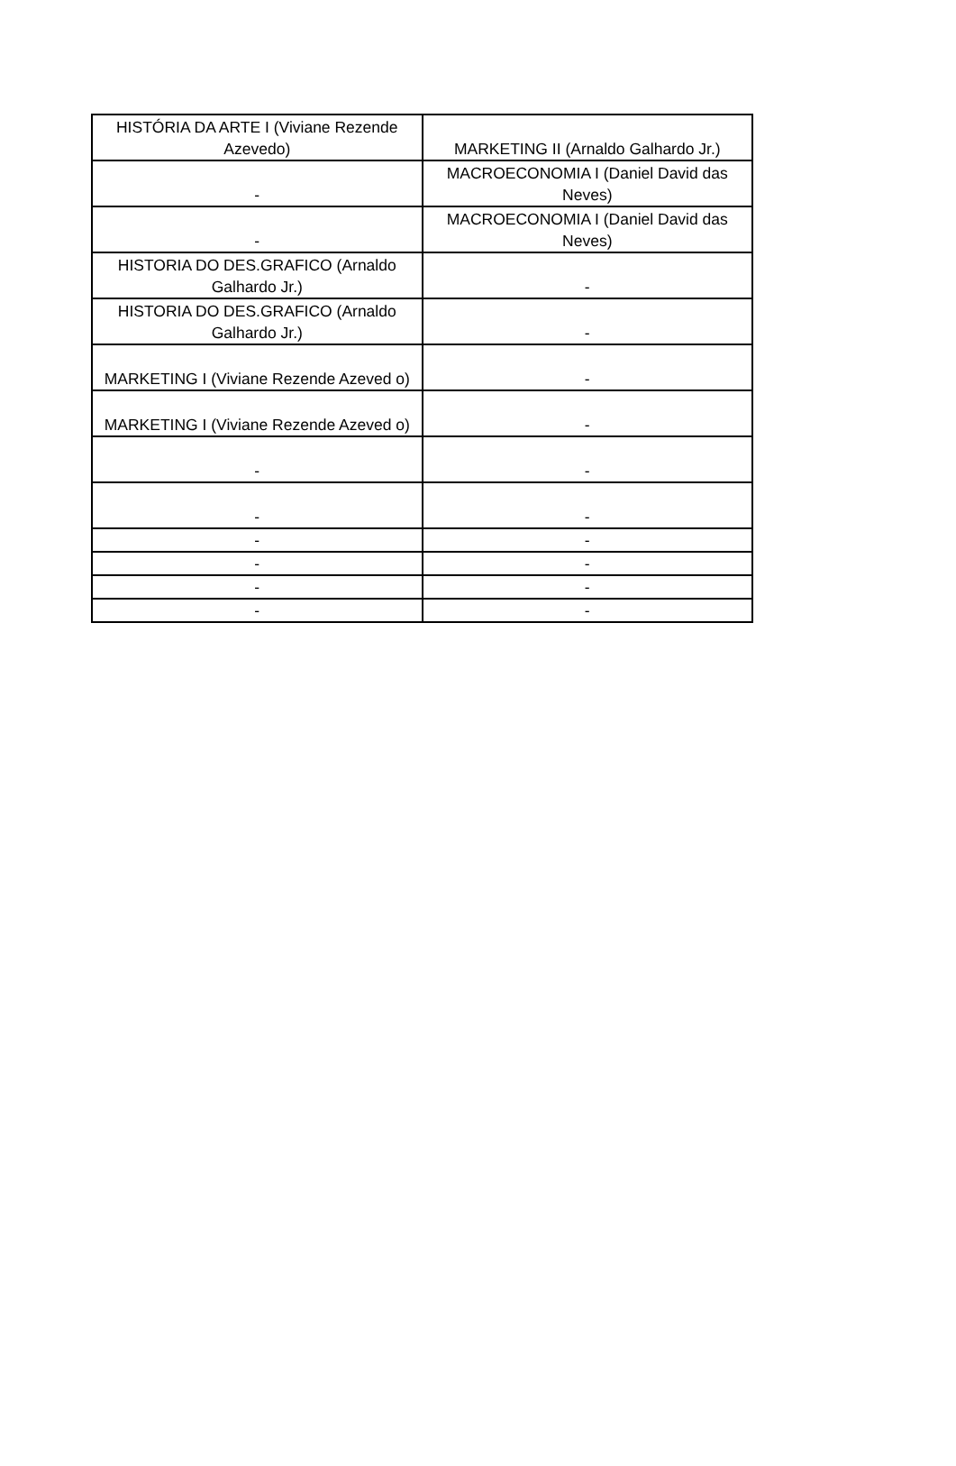| HISTÓRIA DA ARTE I (Viviane Rezende Azevedo) | MARKETING II (Arnaldo Galhardo Jr.) |
| - | MACROECONOMIA I (Daniel David das Neves) |
| - | MACROECONOMIA I (Daniel David das Neves) |
| HISTORIA DO DES.GRAFICO (Arnaldo Galhardo Jr.) | - |
| HISTORIA DO DES.GRAFICO (Arnaldo Galhardo Jr.) | - |
| MARKETING I (Viviane Rezende Azeved o) | - |
| MARKETING I (Viviane Rezende Azeved o) | - |
| - | - |
| - | - |
| - | - |
| - | - |
| - | - |
| - | - |